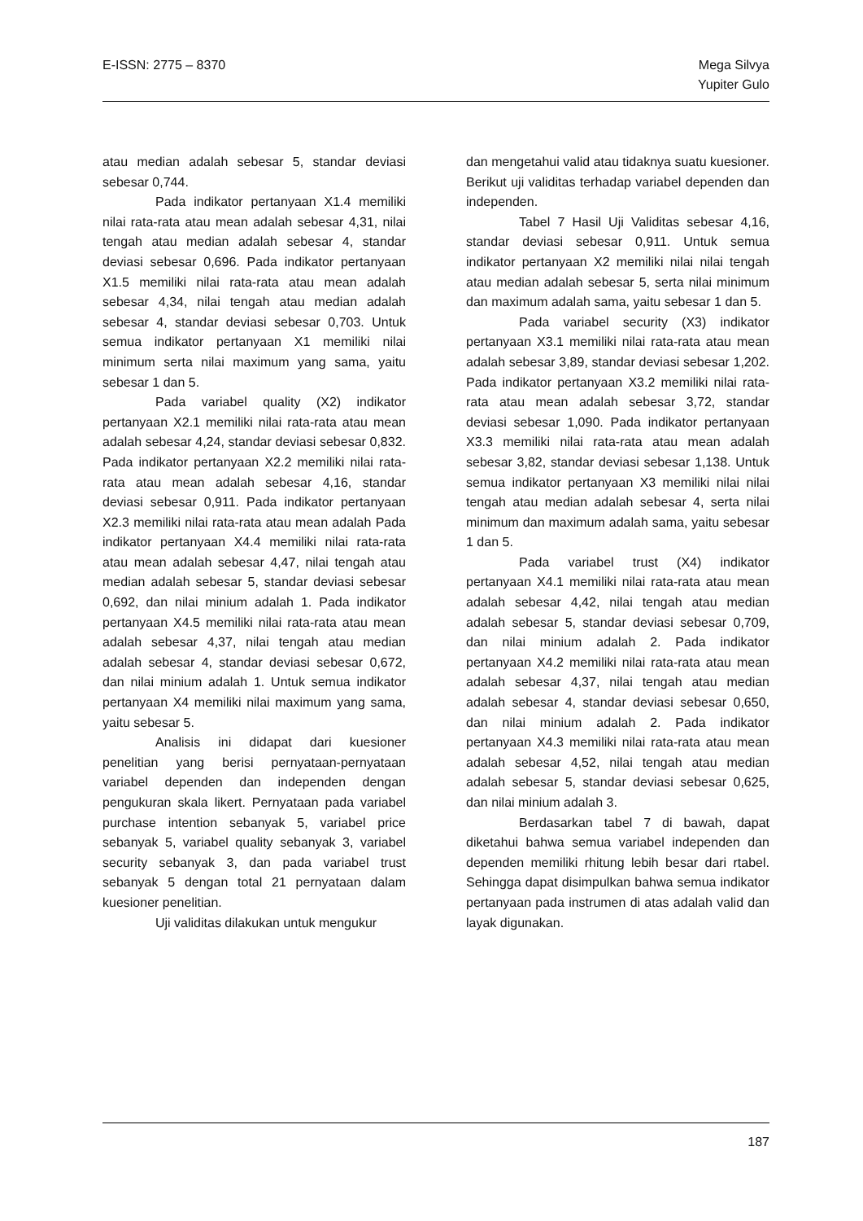E-ISSN: 2775 – 8370 Mega Silvya
Yupiter Gulo
atau median adalah sebesar 5, standar deviasi sebesar 0,744.
Pada indikator pertanyaan X1.4 memiliki nilai rata-rata atau mean adalah sebesar 4,31, nilai tengah atau median adalah sebesar 4, standar deviasi sebesar 0,696. Pada indikator pertanyaan X1.5 memiliki nilai rata-rata atau mean adalah sebesar 4,34, nilai tengah atau median adalah sebesar 4, standar deviasi sebesar 0,703. Untuk semua indikator pertanyaan X1 memiliki nilai minimum serta nilai maximum yang sama, yaitu sebesar 1 dan 5.
Pada variabel quality (X2) indikator pertanyaan X2.1 memiliki nilai rata-rata atau mean adalah sebesar 4,24, standar deviasi sebesar 0,832. Pada indikator pertanyaan X2.2 memiliki nilai rata-rata atau mean adalah sebesar 4,16, standar deviasi sebesar 0,911. Pada indikator pertanyaan X2.3 memiliki nilai rata-rata atau mean adalah Pada indikator pertanyaan X4.4 memiliki nilai rata-rata atau mean adalah sebesar 4,47, nilai tengah atau median adalah sebesar 5, standar deviasi sebesar 0,692, dan nilai minium adalah 1. Pada indikator pertanyaan X4.5 memiliki nilai rata-rata atau mean adalah sebesar 4,37, nilai tengah atau median adalah sebesar 4, standar deviasi sebesar 0,672, dan nilai minium adalah 1. Untuk semua indikator pertanyaan X4 memiliki nilai maximum yang sama, yaitu sebesar 5.
Analisis ini didapat dari kuesioner penelitian yang berisi pernyataan-pernyataan variabel dependen dan independen dengan pengukuran skala likert. Pernyataan pada variabel purchase intention sebanyak 5, variabel price sebanyak 5, variabel quality sebanyak 3, variabel security sebanyak 3, dan pada variabel trust sebanyak 5 dengan total 21 pernyataan dalam kuesioner penelitian.
Uji validitas dilakukan untuk mengukur
dan mengetahui valid atau tidaknya suatu kuesioner. Berikut uji validitas terhadap variabel dependen dan independen.
Tabel 7 Hasil Uji Validitas sebesar 4,16, standar deviasi sebesar 0,911. Untuk semua indikator pertanyaan X2 memiliki nilai nilai tengah atau median adalah sebesar 5, serta nilai minimum dan maximum adalah sama, yaitu sebesar 1 dan 5.
Pada variabel security (X3) indikator pertanyaan X3.1 memiliki nilai rata-rata atau mean adalah sebesar 3,89, standar deviasi sebesar 1,202. Pada indikator pertanyaan X3.2 memiliki nilai rata-rata atau mean adalah sebesar 3,72, standar deviasi sebesar 1,090. Pada indikator pertanyaan X3.3 memiliki nilai rata-rata atau mean adalah sebesar 3,82, standar deviasi sebesar 1,138. Untuk semua indikator pertanyaan X3 memiliki nilai nilai tengah atau median adalah sebesar 4, serta nilai minimum dan maximum adalah sama, yaitu sebesar 1 dan 5.
Pada variabel trust (X4) indikator pertanyaan X4.1 memiliki nilai rata-rata atau mean adalah sebesar 4,42, nilai tengah atau median adalah sebesar 5, standar deviasi sebesar 0,709, dan nilai minium adalah 2. Pada indikator pertanyaan X4.2 memiliki nilai rata-rata atau mean adalah sebesar 4,37, nilai tengah atau median adalah sebesar 4, standar deviasi sebesar 0,650, dan nilai minium adalah 2. Pada indikator pertanyaan X4.3 memiliki nilai rata-rata atau mean adalah sebesar 4,52, nilai tengah atau median adalah sebesar 5, standar deviasi sebesar 0,625, dan nilai minium adalah 3.
Berdasarkan tabel 7 di bawah, dapat diketahui bahwa semua variabel independen dan dependen memiliki rhitung lebih besar dari rtabel. Sehingga dapat disimpulkan bahwa semua indikator pertanyaan pada instrumen di atas adalah valid dan layak digunakan.
187